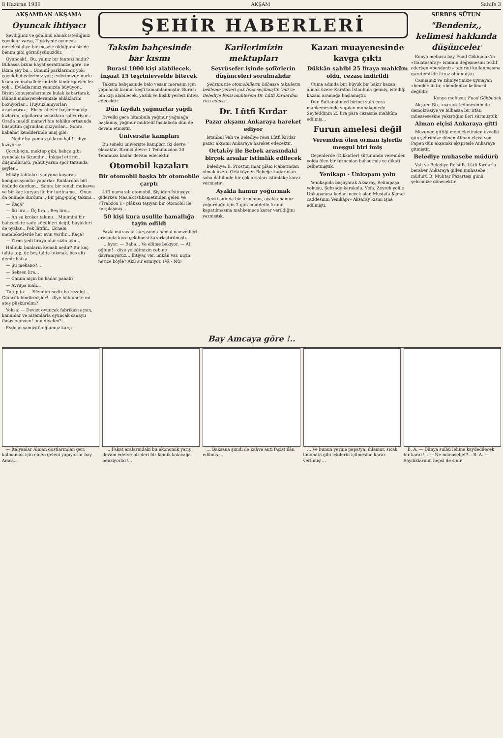8 Haziran 1939 AKŞAM Sahife 3
AKŞAMDAN AKŞAMA
Oyuncak ihtiyacı
Sevdiğiniz ve gönlünü almak istediğiniz çocuklar varsa, Türkiyede oyuncak meselesi diye bir mesele olduğunu siz de benim gibi görmüşsünüzdür.
Oyuncak!.. Bu, yalnız bir fantezi midir? Bilhassa bizim hayat şeraitimize göre, ne lâzım şey bu... Umumî parklarımız yok; çocuk bahçelerimiz yok; evlerimizde nurlu kısmı ve mahallelerimizde kindergarten'ler yok... Evlâdlarımız yamızda büyüyor... Bizim konuşmalarımıza kulak kabartarak, lâübali muhaverelerimizle ahlâklarını bozuyorlar... Huysuzlanıyorlar; azarlıyoruz... Ekser aileler başedemeyip kızlarını, oğullarını sokaklara salıveriyor... Orada maddî manevî bin tehlike ortasında büsbütün çığrından çıkıyorlar... Sonra, kabahat kendilerinde imiş gibi:
— Nedir bu yumurcakların hali! - diye kızıyoruz.
Çocuk için, mektep gibi, bahçe gibi oyuncak ta lâzımdır... İnkişaf ettirici, düşündürücü, yahut yarım spor tarzında şeyler...
Mikâp tahtaları yanyana koyarak kompozisyonlar yaparlar. Bunlardan biri önünde durdum... Sonra bir renkli mukavva ve bir kaç kurşun ile bir tarifname... Onun da önünde durdum... Bir ping-pong takımı...
— Kaça?
— İki lira... Üç lira... Beş lira...
— Ah şu kroket takımı... Minimini bir bahçecikte sade küçükleri değil, büyükleri de oyalar... Pek lâtifir... Ecnebi memleketlerde her evin vardır... Kaça?
— Yirmi yedi liraya olur sizin için...
Halbuki bunların kemali nedir? Bir kaç tahta top, üç beş tahta tokmak, beş altı demir halka...
— Şu mekano?...
— Seksen lira...
— Canım niçin bu kadar pahalı?
— Avrupa malı...
Tutup ta: — Efendim nedir bu rezalet... Gümrük bindirmişler! - diye hükûmete mi ateş püskürelim?
Yoksa: — Devlet oyuncak fabrikası açsın, kanunlar ve nizamlarla oyuncak sanayii ihdas olunsun! -mu diyelim?...
Evde akşamüstü oğlumuz karşı-
ŞEHİR HABERLERİ
Taksim bahçesinde bar kısmı
Burasi 1000 kişi alabilecek, inşaat 15 teşrinievvelde bitecek
Taksim bahçesinde balo vesair merasim için yapılacak kısmın keşfi tamamlanmıştır. Burası bin kişi alabilecek, yazlık ve kışlık yerleri ihtiva edecektir.
Dün faydalı yağmurlar yağdı
Evvelki gece İstanbula yağmur yağmağa başlamış, yağmur muhtelif fasılalarla dün de devam etmiştir.
Üniversite kampları
Bu seneki üniversite kampları iki devre olacaktır. Birinci devre 1 Temmuzdan 20 Temmuza kadar devam edecektir.
Otomobil kazaları
Bir otomobil başka bir otomobile çarptı
413 numaralı otomobil, Şişliden İstinyeye giderken Maslak istikametinden gelen ve «Trabzon 1» plâkası taşıyan bir otomobil ile karşılaşmış...
50 kişi kura usulile hamallığa tayin edildi
Fazla müracaat karşısında hamal namzedleri arasında kura çekilmesi kararlaştırılmıştı.
... lıyor: — Baba... Ve ellime bakıyor. — Al oğlum! - diye yeleğimizin cebine davranıyoruz... İhtiyaç var, imkân var, niçin netice böyle? Akıl sır ermiyor. (Vâ - Nû)
Karilerimizin mektupları
Seyrüsefer işinde şoförlerin düşünceleri sorulmalıdır
Şehrimizde otomobillerin bilhassa taksilerin bekleme yerleri çok fena seçilmiştir. Vali ve Belediye Reisi muhterem Dr. Lûtfi Kırdardan rica ederiz...
Dr. Lûtfi Kırdar
Pazar akşamı Ankaraya hareket ediyor
İstanbul Vali ve Belediye reisi Lûtfi Kırdar pazar akşamı Ankaraya hareket edecektir.
Ortaköy ile Bebek arasındaki birçok arsalar istimlâk edilecek
Belediye; B. Prostun imar plânı icabatından olmak üzere Ortaköyden Bebeğe kadar olan saha dahilinde bir çok arsaları istimlâke karar vermiştir.
Ayakla hamur yoğurmak
Şevki adında bir fırıncının, ayakla hamur yoğurduğu için 3 gün müddetle fırının kapatılmasına mahkemece karar verildiğini yazmıştık.
Kazan muayenesinde kavga çıktı
Dükkân sahibi 25 liraya mahkûm oldu, cezası indirildi
Cuma adında biri büyük bir bakır kazan almak üzere Karstan İstanbula gelmiş, istediği kazanı aramağa başlamıştır.
Dün Sultanahmed birinci sulh ceza mahkemesinde yapılan muhakemede Seyfeddinin 25 lira para cezasına mahkûm edilmiş...
Furun amelesi değil
Veremden ölen orman işlerile meşgul biri imiş
Geçenlerde (Dikkatler) sütununda veremden yolda ölen bir fırıncıdan bahsetmiş ve dikati celbetmiştik.
Yenikapı - Unkapanı yolu
Yenikapıda başlıyarak Aksaray, Selimpaşa yokuşu, Şehzade karakolu, Vefa, Zeyrek yolile Unkapanına kadar inecek olan Mustafa Kemal caddesinin Yenikapı - Aksaray kısmı işna edilmişti.
SERBES SÜTUN
"Bendeniz,, kelimesi hakkında düşünceler
Konya mebusu bay Fuad Gökbudak'ın «Galatasaray» isminin değişmesini teklif ederken «bendeniz» tabirini kullanmasına gazetemizde itiraz olunmuştu.
Camiamız ve zihniyetimize uymayan «bende» liktir, «bendeniz» kelimesi değildir.
Konya mebusu: Fuad Gökbudak
Akşam: Biz, «saray» kelimesinin de demokrasiye ve bilhassa bir irfan müessesesine yakıştığını ileri sürmüştük.
Alman elçisi Ankaraya gitti
Mezunen gittiği memleketinden evvelki gün şehrimize dönen Alman elçisi von Papen dün akşamki ekspresle Ankaraya gitmiştir.
Belediye muhasebe müdürü
Vali ve Belediye Reisi B. Lûtfi Kırdarla beraber Ankaraya giden muhasebe müdürü B. Muhtar Pazarteşi günü şehrimize dönecektir.
Bay Amcaya göre !..
— İtalyanlar Alman dostlarından geri kalmamak için elden geleni yapıyorlar bay Amca...
... Fakat aralarındaki bu ekonomik yarış devam ederse bir deri bir kemik kalacağa benziyorlar!...
... Baksana şimdi de kahve anti faşist ilân edilmiş....
... Ve bunun yerine papatya, ıhlamur, sıcak limonata gibi içkilerin içilmesine karar verilmiş!...
B. A. — Dünya sulhü lehine kaydedilecek bir karar!... — Ne münasebet?... B. A. — Saydıklarının hepsi de sinir